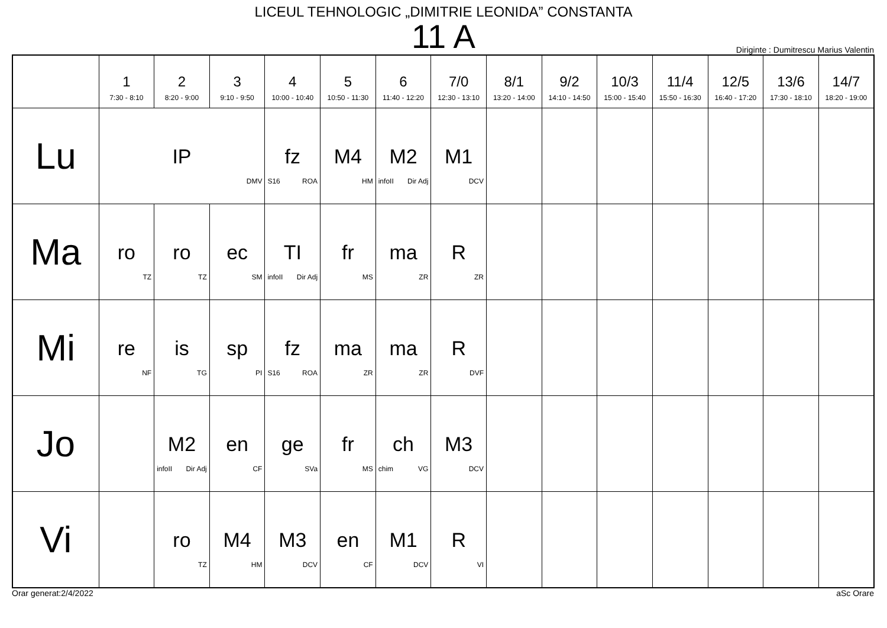LICEUL TEHNOLOGIC „DIMITRIE LEONIDA” CONSTANTA
11 A
Diriginte : Dumitrescu Marius Valentin
| | 1 7:30 - 8:10 | 2 8:20 - 9:00 | 3 9:10 - 9:50 | 4 10:00 - 10:40 | 5 10:50 - 11:30 | 6 11:40 - 12:20 | 7/0 12:30 - 13:10 | 8/1 13:20 - 14:00 | 9/2 14:10 - 14:50 | 10/3 15:00 - 15:40 | 11/4 15:50 - 16:30 | 12/5 16:40 - 17:20 | 13/6 17:30 - 18:10 | 14/7 18:20 - 19:00 |
| --- | --- | --- | --- | --- | --- | --- | --- | --- | --- | --- | --- | --- | --- | --- |
| Lu | IP DMV | | | fz S16 ROA | M4 HM | M2 infoII Dir Adj | M1 DCV | | | | | | | |
| Ma | ro TZ | ro TZ | ec SM | TI infoII Dir Adj | fr MS | ma ZR | R ZR | | | | | | | |
| Mi | re NF | is TG | sp PI | fz S16 ROA | ma ZR | ma ZR | R DVF | | | | | | | |
| Jo | | M2 infoII Dir Adj | en CF | ge SVa | fr MS | ch chim VG | M3 DCV | | | | | | | |
| Vi | | ro TZ | M4 HM | M3 DCV | en CF | M1 DCV | R VI | | | | | | | |
Orar generat:2/4/2022 aSc Orare